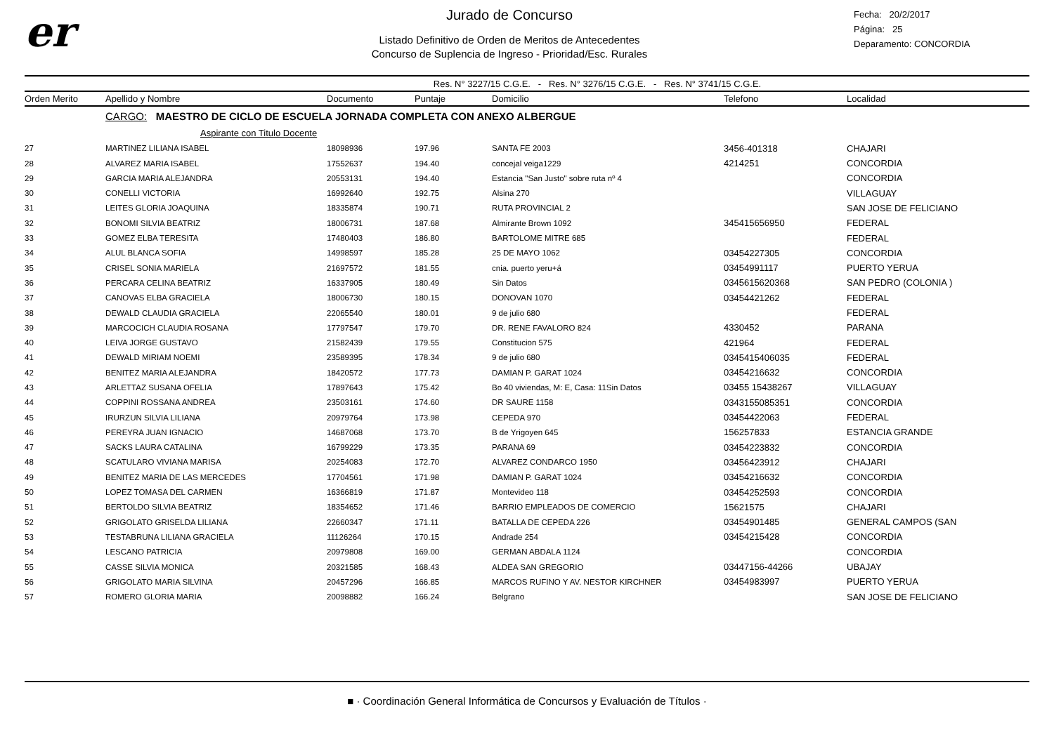er
Jurado de Concurso
Listado Definitivo de Orden de Meritos de Antecedentes
Concurso de Suplencia de Ingreso - Prioridad/Esc. Rurales
Fecha: 20/2/2017
Página: 25
Deparamento: CONCORDIA
Res. N° 3227/15 C.G.E. - Res. N° 3276/15 C.G.E. - Res. N° 3741/15 C.G.E.
| Orden Merito | Apellido y Nombre | Documento | Puntaje | Domicilio | Telefono | Localidad |
| --- | --- | --- | --- | --- | --- | --- |
| | CARGO: MAESTRO DE CICLO DE ESCUELA JORNADA COMPLETA CON ANEXO ALBERGUE | | | | | |
| | Aspirante con Titulo Docente | | | | | |
| 27 | MARTINEZ LILIANA ISABEL | 18098936 | 197.96 | SANTA FE 2003 | 3456-401318 | CHAJARI |
| 28 | ALVAREZ MARIA ISABEL | 17552637 | 194.40 | concejal veiga1229 | 4214251 | CONCORDIA |
| 29 | GARCIA MARIA ALEJANDRA | 20553131 | 194.40 | Estancia "San Justo" sobre ruta nº 4 | | CONCORDIA |
| 30 | CONELLI VICTORIA | 16992640 | 192.75 | Alsina 270 | | VILLAGUAY |
| 31 | LEITES GLORIA JOAQUINA | 18335874 | 190.71 | RUTA PROVINCIAL 2 | | SAN JOSE DE FELICIANO |
| 32 | BONOMI SILVIA BEATRIZ | 18006731 | 187.68 | Almirante Brown 1092 | 345415656950 | FEDERAL |
| 33 | GOMEZ ELBA TERESITA | 17480403 | 186.80 | BARTOLOME MITRE 685 | | FEDERAL |
| 34 | ALUL BLANCA SOFIA | 14998597 | 185.28 | 25 DE MAYO 1062 | 03454227305 | CONCORDIA |
| 35 | CRISEL SONIA MARIELA | 21697572 | 181.55 | cnia. puerto yeru+á | 03454991117 | PUERTO YERUA |
| 36 | PERCARA CELINA BEATRIZ | 16337905 | 180.49 | Sin Datos | 0345615620368 | SAN PEDRO (COLONIA ) |
| 37 | CANOVAS ELBA GRACIELA | 18006730 | 180.15 | DONOVAN 1070 | 03454421262 | FEDERAL |
| 38 | DEWALD CLAUDIA GRACIELA | 22065540 | 180.01 | 9 de julio 680 | | FEDERAL |
| 39 | MARCOCICH CLAUDIA ROSANA | 17797547 | 179.70 | DR. RENE FAVALORO 824 | 4330452 | PARANA |
| 40 | LEIVA JORGE GUSTAVO | 21582439 | 179.55 | Constitucion 575 | 421964 | FEDERAL |
| 41 | DEWALD MIRIAM NOEMI | 23589395 | 178.34 | 9 de julio 680 | 0345415406035 | FEDERAL |
| 42 | BENITEZ MARIA ALEJANDRA | 18420572 | 177.73 | DAMIAN P. GARAT 1024 | 03454216632 | CONCORDIA |
| 43 | ARLETTAZ SUSANA OFELIA | 17897643 | 175.42 | Bo 40 viviendas, M: E, Casa: 11Sin Datos | 03455 15438267 | VILLAGUAY |
| 44 | COPPINI ROSSANA ANDREA | 23503161 | 174.60 | DR SAURE 1158 | 0343155085351 | CONCORDIA |
| 45 | IRURZUN SILVIA LILIANA | 20979764 | 173.98 | CEPEDA 970 | 03454422063 | FEDERAL |
| 46 | PEREYRA JUAN IGNACIO | 14687068 | 173.70 | B de Yrigoyen 645 | 156257833 | ESTANCIA GRANDE |
| 47 | SACKS LAURA CATALINA | 16799229 | 173.35 | PARANA 69 | 03454223832 | CONCORDIA |
| 48 | SCATULARO VIVIANA MARISA | 20254083 | 172.70 | ALVAREZ CONDARCO 1950 | 03456423912 | CHAJARI |
| 49 | BENITEZ MARIA DE LAS MERCEDES | 17704561 | 171.98 | DAMIAN P. GARAT 1024 | 03454216632 | CONCORDIA |
| 50 | LOPEZ TOMASA DEL CARMEN | 16366819 | 171.87 | Montevideo 118 | 03454252593 | CONCORDIA |
| 51 | BERTOLDO SILVIA BEATRIZ | 18354652 | 171.46 | BARRIO EMPLEADOS DE COMERCIO | 15621575 | CHAJARI |
| 52 | GRIGOLATO GRISELDA LILIANA | 22660347 | 171.11 | BATALLA DE CEPEDA 226 | 03454901485 | GENERAL CAMPOS (SAN |
| 53 | TESTABRUNA LILIANA GRACIELA | 11126264 | 170.15 | Andrade 254 | 03454215428 | CONCORDIA |
| 54 | LESCANO PATRICIA | 20979808 | 169.00 | GERMAN ABDALA 1124 | | CONCORDIA |
| 55 | CASSE SILVIA MONICA | 20321585 | 168.43 | ALDEA SAN GREGORIO | 03447156-44266 | UBAJAY |
| 56 | GRIGOLATO MARIA SILVINA | 20457296 | 166.85 | MARCOS RUFINO Y AV. NESTOR KIRCHNER | 03454983997 | PUERTO YERUA |
| 57 | ROMERO GLORIA MARIA | 20098882 | 166.24 | Belgrano | | SAN JOSE DE FELICIANO |
■ · Coordinación General Informática de Concursos y Evaluación de Títulos ·